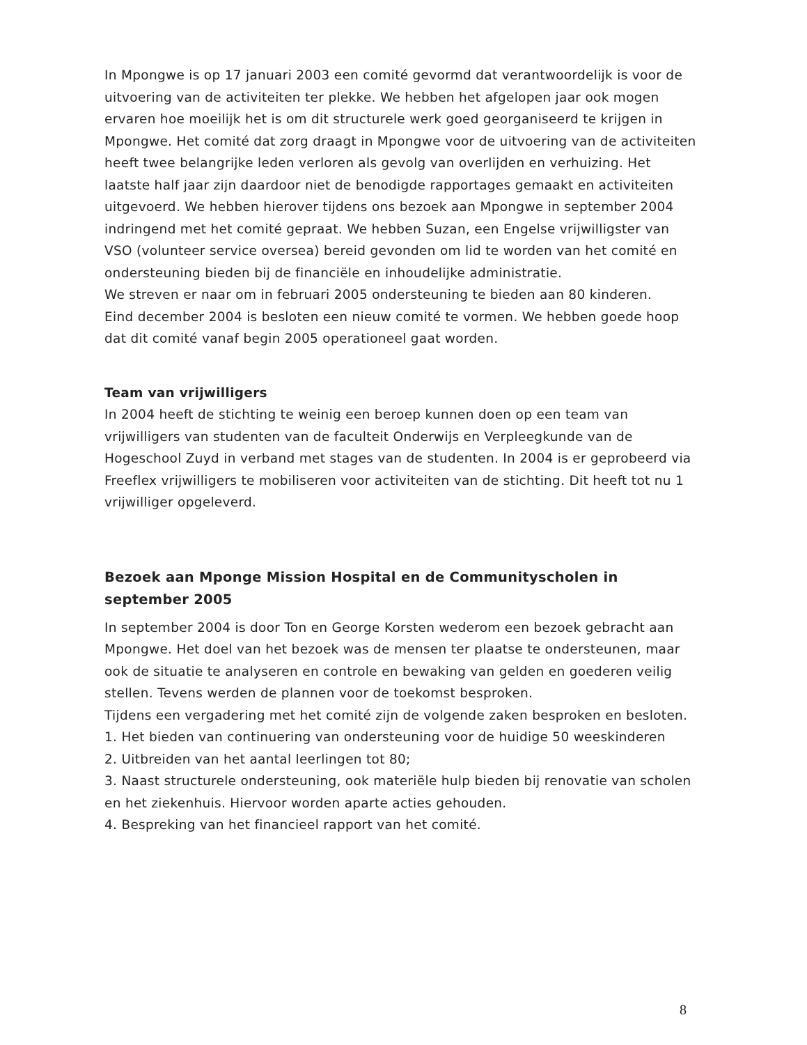In Mpongwe is op 17 januari 2003 een comité gevormd dat verantwoordelijk is voor de uitvoering van de activiteiten ter plekke. We hebben het afgelopen jaar ook mogen ervaren hoe moeilijk het is om dit structurele werk goed georganiseerd te krijgen in Mpongwe. Het comité dat zorg draagt in Mpongwe voor de uitvoering van de activiteiten heeft twee belangrijke leden verloren als gevolg van overlijden en verhuizing. Het laatste half jaar zijn daardoor niet de benodigde rapportages gemaakt en activiteiten uitgevoerd. We hebben hierover tijdens ons bezoek aan Mpongwe in september 2004 indringend met het comité gepraat. We hebben Suzan, een Engelse vrijwilligster van VSO (volunteer service oversea) bereid gevonden om lid te worden van het comité en ondersteuning bieden bij de financiële en inhoudelijke administratie.
We streven er naar om in februari 2005 ondersteuning te bieden aan 80 kinderen.
Eind december 2004 is besloten een nieuw comité te vormen. We hebben goede hoop dat dit comité vanaf begin 2005 operationeel gaat worden.
Team van vrijwilligers
In 2004 heeft de stichting te weinig een beroep kunnen doen op een team van vrijwilligers van studenten van de faculteit Onderwijs en Verpleegkunde van de Hogeschool Zuyd in verband met stages van de studenten. In 2004 is er geprobeerd via Freeflex vrijwilligers te mobiliseren voor activiteiten van de stichting. Dit heeft tot nu 1 vrijwilliger opgeleverd.
Bezoek aan Mponge Mission Hospital en de Communityscholen in september 2005
In september 2004 is door Ton en George Korsten wederom een bezoek gebracht aan Mpongwe. Het doel van het bezoek was de mensen ter plaatse te ondersteunen, maar ook de situatie te analyseren en controle en bewaking van gelden en goederen veilig stellen. Tevens werden de plannen voor de toekomst besproken.
Tijdens een vergadering met het comité zijn de volgende zaken besproken en besloten.
1. Het bieden van continuering van ondersteuning voor de huidige 50 weeskinderen
2. Uitbreiden van het aantal leerlingen tot 80;
3. Naast structurele ondersteuning, ook materiële hulp bieden bij renovatie van scholen en het ziekenhuis. Hiervoor worden aparte acties gehouden.
4. Bespreking van het financieel rapport van het comité.
8